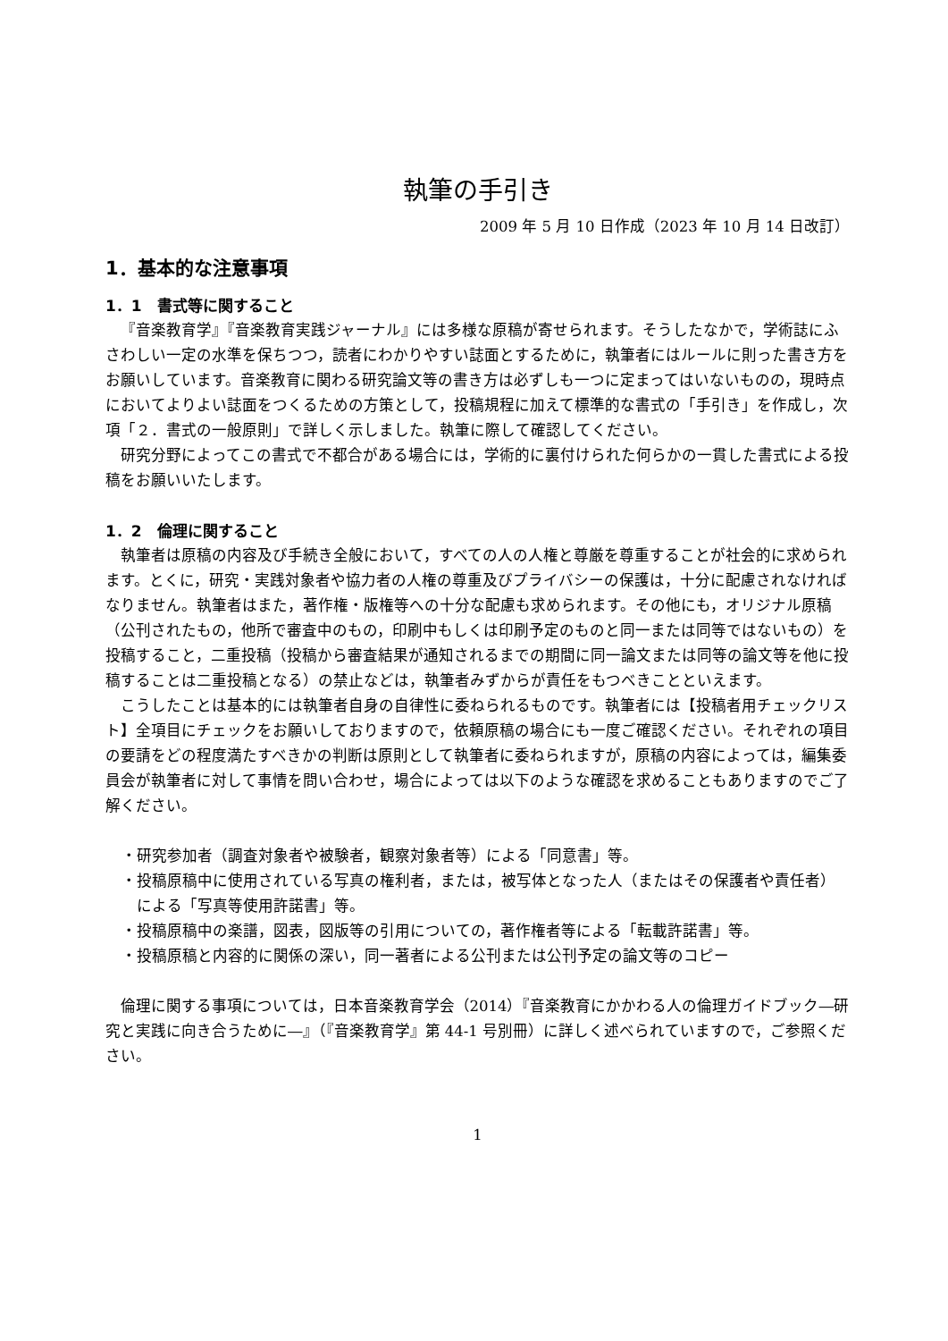執筆の手引き
2009 年 5 月 10 日作成（2023 年 10 月 14 日改訂）
1．基本的な注意事項
1．1　書式等に関すること
『音楽教育学』『音楽教育実践ジャーナル』には多様な原稿が寄せられます。そうしたなかで，学術誌にふさわしい一定の水準を保ちつつ，読者にわかりやすい誌面とするために，執筆者にはルールに則った書き方をお願いしています。音楽教育に関わる研究論文等の書き方は必ずしも一つに定まってはいないものの，現時点においてよりよい誌面をつくるための方策として，投稿規程に加えて標準的な書式の「手引き」を作成し，次項「２．書式の一般原則」で詳しく示しました。執筆に際して確認してください。
研究分野によってこの書式で不都合がある場合には，学術的に裏付けられた何らかの一貫した書式による投稿をお願いいたします。
1．2　倫理に関すること
執筆者は原稿の内容及び手続き全般において，すべての人の人権と尊厳を尊重することが社会的に求められます。とくに，研究・実践対象者や協力者の人権の尊重及びプライバシーの保護は，十分に配慮されなければなりません。執筆者はまた，著作権・版権等への十分な配慮も求められます。その他にも，オリジナル原稿（公刊されたもの，他所で審査中のもの，印刷中もしくは印刷予定のものと同一または同等ではないもの）を投稿すること，二重投稿（投稿から審査結果が通知されるまでの期間に同一論文または同等の論文等を他に投稿することは二重投稿となる）の禁止などは，執筆者みずからが責任をもつべきことといえます。
こうしたことは基本的には執筆者自身の自律性に委ねられるものです。執筆者には【投稿者用チェックリスト】全項目にチェックをお願いしておりますので，依頼原稿の場合にも一度ご確認ください。それぞれの項目の要請をどの程度満たすべきかの判断は原則として執筆者に委ねられますが，原稿の内容によっては，編集委員会が執筆者に対して事情を問い合わせ，場合によっては以下のような確認を求めることもありますのでご了解ください。
・研究参加者（調査対象者や被験者，観察対象者等）による「同意書」等。
・投稿原稿中に使用されている写真の権利者，または，被写体となった人（またはその保護者や責任者）による「写真等使用許諾書」等。
・投稿原稿中の楽譜，図表，図版等の引用についての，著作権者等による「転載許諾書」等。
・投稿原稿と内容的に関係の深い，同一著者による公刊または公刊予定の論文等のコピー
倫理に関する事項については，日本音楽教育学会（2014）『音楽教育にかかわる人の倫理ガイドブック―研究と実践に向き合うために―』（『音楽教育学』第 44-1 号別冊）に詳しく述べられていますので，ご参照ください。
1